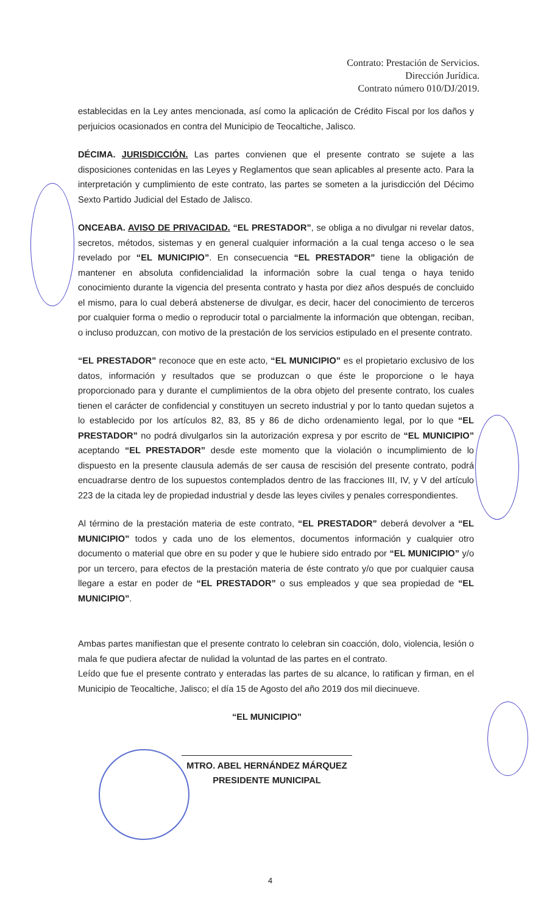Contrato: Prestación de Servicios.
Dirección Jurídica.
Contrato número 010/DJ/2019.
establecidas en la Ley antes mencionada, así como la aplicación de Crédito Fiscal por los daños y perjuicios ocasionados en contra del Municipio de Teocaltiche, Jalisco.
DÉCIMA. JURISDICCIÓN. Las partes convienen que el presente contrato se sujete a las disposiciones contenidas en las Leyes y Reglamentos que sean aplicables al presente acto. Para la interpretación y cumplimiento de este contrato, las partes se someten a la jurisdicción del Décimo Sexto Partido Judicial del Estado de Jalisco.
ONCEABA. AVISO DE PRIVACIDAD. “EL PRESTADOR”, se obliga a no divulgar ni revelar datos, secretos, métodos, sistemas y en general cualquier información a la cual tenga acceso o le sea revelado por “EL MUNICIPIO”. En consecuencia “EL PRESTADOR” tiene la obligación de mantener en absoluta confidencialidad la información sobre la cual tenga o haya tenido conocimiento durante la vigencia del presenta contrato y hasta por diez años después de concluido el mismo, para lo cual deberá abstenerse de divulgar, es decir, hacer del conocimiento de terceros por cualquier forma o medio o reproducir total o parcialmente la información que obtengan, reciban, o incluso produzcan, con motivo de la prestación de los servicios estipulado en el presente contrato.
“EL PRESTADOR” reconoce que en este acto, “EL MUNICIPIO” es el propietario exclusivo de los datos, información y resultados que se produzcan o que éste le proporcione o le haya proporcionado para y durante el cumplimientos de la obra objeto del presente contrato, los cuales tienen el carácter de confidencial y constituyen un secreto industrial y por lo tanto quedan sujetos a lo establecido por los artículos 82, 83, 85 y 86 de dicho ordenamiento legal, por lo que “EL PRESTADOR” no podrá divulgarlos sin la autorización expresa y por escrito de “EL MUNICIPIO” aceptando “EL PRESTADOR” desde este momento que la violación o incumplimiento de lo dispuesto en la presente clausula además de ser causa de rescisión del presente contrato, podrá encuadrarse dentro de los supuestos contemplados dentro de las fracciones III, IV, y V del artículo 223 de la citada ley de propiedad industrial y desde las leyes civiles y penales correspondientes.
Al término de la prestación materia de este contrato, “EL PRESTADOR” deberá devolver a “EL MUNICIPIO” todos y cada uno de los elementos, documentos información y cualquier otro documento o material que obre en su poder y que le hubiere sido entrado por “EL MUNICIPIO” y/o por un tercero, para efectos de la prestación materia de éste contrato y/o que por cualquier causa llegare a estar en poder de “EL PRESTADOR” o sus empleados y que sea propiedad de “EL MUNICIPIO”.
Ambas partes manifiestan que el presente contrato lo celebran sin coacción, dolo, violencia, lesión o mala fe que pudiera afectar de nulidad la voluntad de las partes en el contrato.
Leído que fue el presente contrato y enteradas las partes de su alcance, lo ratifican y firman, en el Municipio de Teocaltiche, Jalisco; el día 15 de Agosto del año 2019 dos mil diecinueve.
“EL MUNICIPIO”
MTRO. ABEL HERNÁNDEZ MÁRQUEZ
PRESIDENTE MUNICIPAL
4